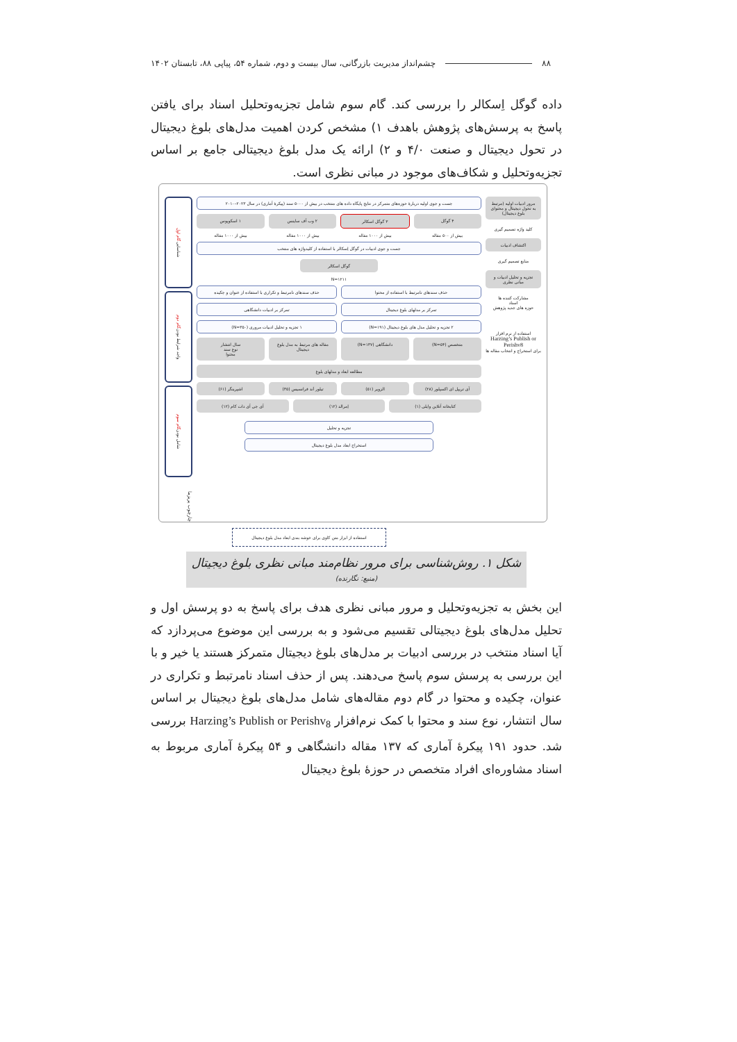۸۸ چشم‌انداز مدیریت بازرگانی، سال بیست و دوم، شماره ۵۴، پیاپی ۸۸، تابستان ۱۴۰۲
داده گوگل اِسکالر را بررسی کند. گام سوم شامل تجزیه‌وتحلیل اسناد برای یافتن پاسخ به پرسش‌های پژوهش باهدف ۱) مشخص کردن اهمیت مدل‌های بلوغ دیجیتال در تحول دیجیتال و صنعت ۴/۰ و ۲) ارائه یک مدل بلوغ دیجیتالی جامع بر اساس تجزیه‌وتحلیل و شکاف‌های موجود در مبانی نظری است.
مرور ادبیات اولیه (مرتبط به تحول دیجیتال و محتوای بلوغ دیجیتال)
کلید واژه تصمیم گیری
اکتشاف ادبیات
منابع تصمیم گیری
تجزیه و تحلیل ادبیات و مبانی نظری
مشارکت کننده ها
اسناد
حوزه های جدید پژوهش
استفاده از نرم افزار
Harzing’s Publish or Perishv8
برای استخراج و انتخاب مقاله ها
جست و جوی اولیه دربارهٔ حوزه‌های متمرکز در نتایج پایگاه داده های منتخب در بیش از ۵۰۰۰ سند (پیکرهٔ آماری) در سال ۲۰۲۳–۲۰۱۰
۴ گوگل ۳ گوگل اسکالر ۲ وب آف ساینس ۱ اسکوپوس
بیش از ۵۰۰ مقاله بیش از ۱۰۰۰ مقاله بیش از ۱۰۰۰ مقاله بیش از ۱۰۰۰ مقاله
جست و جوی ادبیات در گوگل اِسکالر با استفاده از کلیدواژه های منتخب
گوگل اسکالر
N=۱۲۱۱
حذف سندهای نامرتبط با استفاده از محتوا
حذف سندهای نامرتبط و تکراری با استفاده از عنوان و چکیده
تمرکز بر مدلهای بلوغ دیجیتال تمرکز بر ادبیات دانشگاهی
۲ تجزیه و تحلیل مدل های بلوغ دیجیتال (N=۱۹۱)
۱ تجزیه و تحلیل ادبیات مروری (N=۳۵۰)
متخصص (N=۵۴) دانشگاهی (N=۱۳۷) مقاله های مرتبط به مدل بلوغ دیجیتال
سال انتشار
نوع سند
محتوا
مطالعه ابعاد و مدلهای بلوغ
آی تریپل ای اکسپلور (۲۸) الزویر (۵۱) تیلور اَند فرانسیس (۳۵) اشپرینگر (۶۱)
کتابخانه آنلاین وایلی (۱) اِمرالد (۱۲) آی جی آی دات کام (۱۲)
تجزیه و تحلیل
استخراج ابعاد مدل بلوغ دیجیتال
شناسایی گام اول
واجد شرایط بودن گام دوم
شامل بودن گام سوم
چارچوب پریزما
استفاده از ابزار متن کاوی برای خوشه بندی ابعاد مدل بلوغ دیجیتال
شکل ۱. روش‌شناسی برای مرور نظام‌مند مبانی نظری بلوغ دیجیتال (منبع: نگارنده)
این بخش به تجزیه‌وتحلیل و مرور مبانی نظری هدف برای پاسخ به دو پرسش اول و تحلیل مدل‌های بلوغ دیجیتالی تقسیم می‌شود و به بررسی این موضوع می‌پردازد که آیا اسناد منتخب در بررسی ادبیات بر مدل‌های بلوغ دیجیتال متمرکز هستند یا خیر و با این بررسی به پرسش سوم پاسخ می‌دهند. پس از حذف اسناد نامرتبط و تکراری در عنوان، چکیده و محتوا در گام دوم مقاله‌های شامل مدل‌های بلوغ دیجیتال بر اساس سال انتشار، نوع سند و محتوا با کمک نرم‌افزار Harzing’s Publish or Perishv<sub>8</sub> بررسی شد. حدود ۱۹۱ پیکرهٔ آماری که ۱۳۷ مقاله دانشگاهی و ۵۴ پیکرهٔ آماری مربوط به اسناد مشاوره‌ای افراد متخصص در حوزهٔ بلوغ دیجیتال